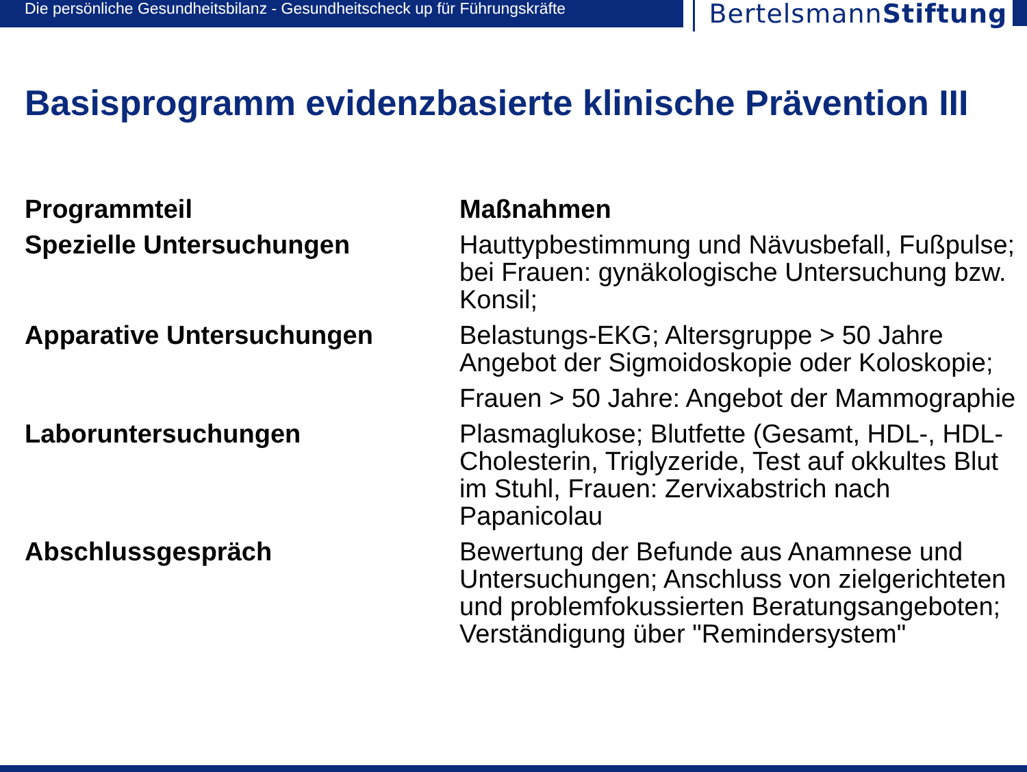Die persönliche Gesundheitsbilanz - Gesundheitscheck up für Führungskräfte
BertelsmannStiftung
Basisprogramm evidenzbasierte klinische Prävention III
| Programmteil | Maßnahmen |
| --- | --- |
| Spezielle Untersuchungen | Hauttypbestimmung und Nävusbefall, Fußpulse; bei Frauen: gynäkologische Untersuchung bzw. Konsil; |
| Apparative Untersuchungen | Belastungs-EKG; Altersgruppe > 50 Jahre Angebot der Sigmoidoskopie oder Koloskopie; |
| | Frauen > 50 Jahre: Angebot der Mammographie |
| Laboruntersuchungen | Plasmaglukose; Blutfette (Gesamt, HDL-, HDL-Cholesterin, Triglyzeride, Test auf okkultes Blut im Stuhl, Frauen: Zervixabstrich nach Papanicolau |
| Abschlussgespräch | Bewertung der Befunde aus Anamnese und Untersuchungen; Anschluss von zielgerichteten und problemfokussierten Beratungsangeboten; Verständigung über "Remindersystem" |